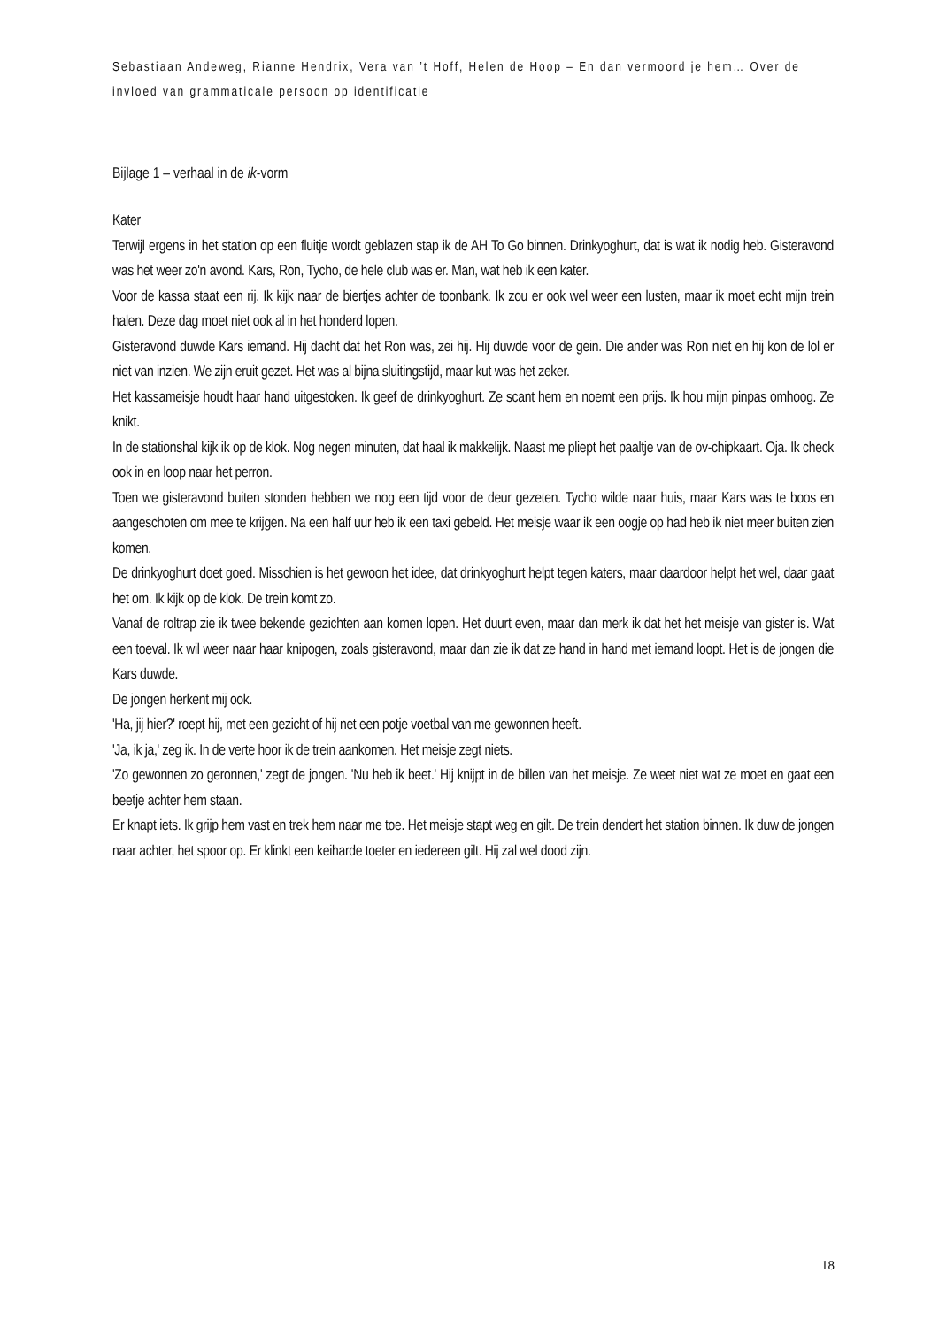Sebastiaan Andeweg, Rianne Hendrix, Vera van ’t Hoff, Helen de Hoop – En dan vermoord je hem… Over de invloed van grammaticale persoon op identificatie
Bijlage 1 – verhaal in de ik-vorm
Kater
Terwijl ergens in het station op een fluitje wordt geblazen stap ik de AH To Go binnen. Drinkyoghurt, dat is wat ik nodig heb. Gisteravond was het weer zo'n avond. Kars, Ron, Tycho, de hele club was er. Man, wat heb ik een kater.
Voor de kassa staat een rij. Ik kijk naar de biertjes achter de toonbank. Ik zou er ook wel weer een lusten, maar ik moet echt mijn trein halen. Deze dag moet niet ook al in het honderd lopen.
Gisteravond duwde Kars iemand. Hij dacht dat het Ron was, zei hij. Hij duwde voor de gein. Die ander was Ron niet en hij kon de lol er niet van inzien. We zijn eruit gezet. Het was al bijna sluitingstijd, maar kut was het zeker.
Het kassameisje houdt haar hand uitgestoken. Ik geef de drinkyoghurt. Ze scant hem en noemt een prijs. Ik hou mijn pinpas omhoog. Ze knikt.
In de stationshal kijk ik op de klok. Nog negen minuten, dat haal ik makkelijk. Naast me pliept het paaltje van de ov-chipkaart. Oja. Ik check ook in en loop naar het perron.
Toen we gisteravond buiten stonden hebben we nog een tijd voor de deur gezeten. Tycho wilde naar huis, maar Kars was te boos en aangeschoten om mee te krijgen. Na een half uur heb ik een taxi gebeld. Het meisje waar ik een oogje op had heb ik niet meer buiten zien komen.
De drinkyoghurt doet goed. Misschien is het gewoon het idee, dat drinkyoghurt helpt tegen katers, maar daardoor helpt het wel, daar gaat het om. Ik kijk op de klok. De trein komt zo.
Vanaf de roltrap zie ik twee bekende gezichten aan komen lopen. Het duurt even, maar dan merk ik dat het het meisje van gister is. Wat een toeval. Ik wil weer naar haar knipogen, zoals gisteravond, maar dan zie ik dat ze hand in hand met iemand loopt. Het is de jongen die Kars duwde.
De jongen herkent mij ook.
'Ha, jij hier?' roept hij, met een gezicht of hij net een potje voetbal van me gewonnen heeft.
'Ja, ik ja,' zeg ik. In de verte hoor ik de trein aankomen. Het meisje zegt niets.
'Zo gewonnen zo geronnen,' zegt de jongen. 'Nu heb ik beet.' Hij knijpt in de billen van het meisje. Ze weet niet wat ze moet en gaat een beetje achter hem staan.
Er knapt iets. Ik grijp hem vast en trek hem naar me toe. Het meisje stapt weg en gilt. De trein dendert het station binnen. Ik duw de jongen naar achter, het spoor op. Er klinkt een keiharde toeter en iedereen gilt. Hij zal wel dood zijn.
18